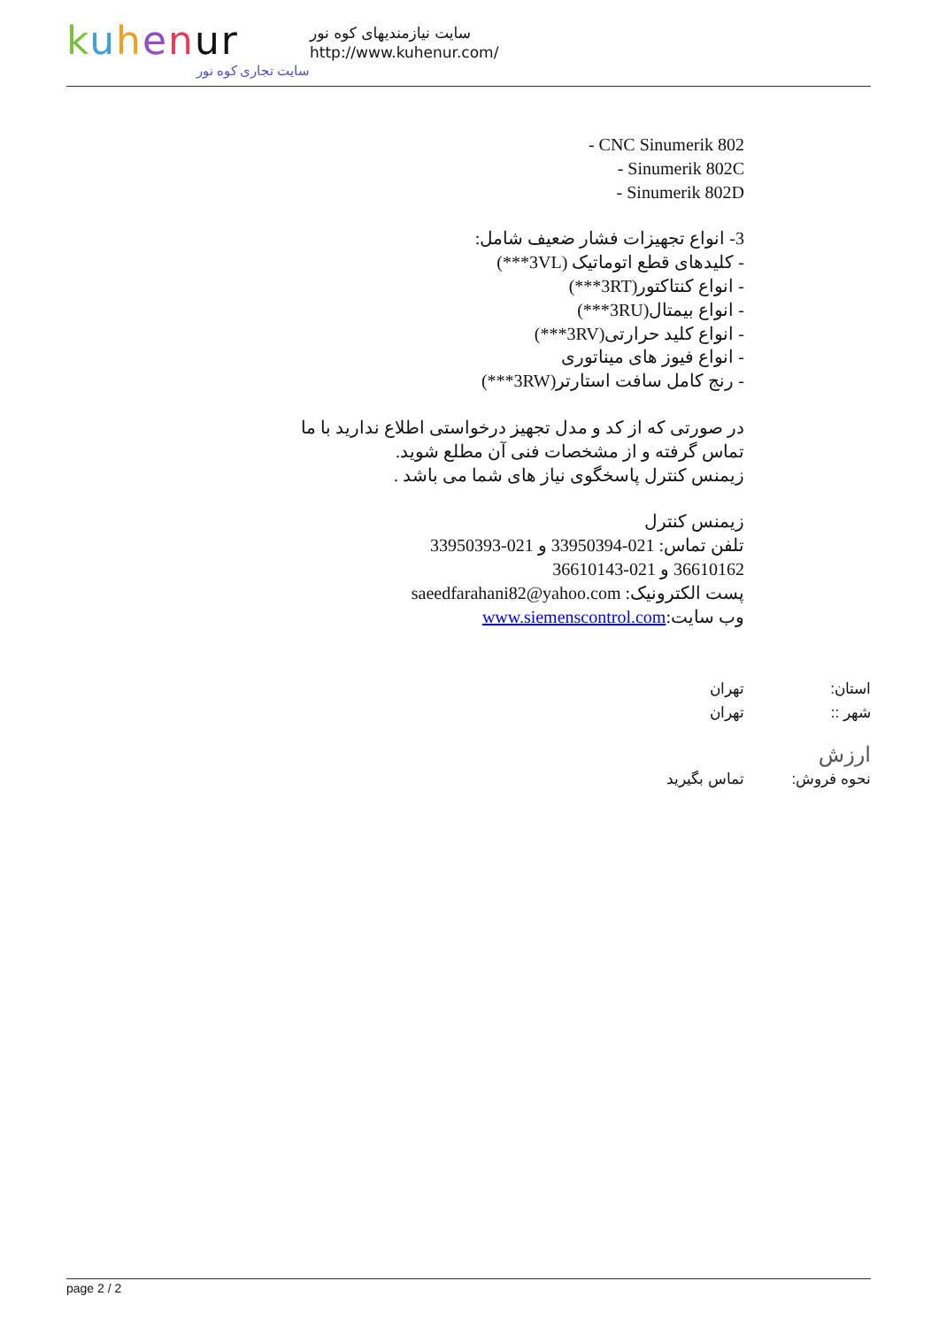kuhenur
سایت تجاری کوه نور
سایت نیازمندیهای کوه نور
http://www.kuhenur.com/
- CNC Sinumerik 802
- Sinumerik 802C
- Sinumerik 802D
3- انواع تجهیزات فشار ضعیف شامل:
- کلیدهای قطع اتوماتیک (3VL***)
- انواع کنتاکتور(3RT***)
- انواع بیمتال(3RU***)
- انواع کلید حرارتی(3RV***)
- انواع فیوز های میناتوری
- رنج کامل سافت استارتر(3RW***)
در صورتی که از کد و مدل تجهیز درخواستی اطلاع ندارید با ما
تماس گرفته و از مشخصات فنی آن مطلع شوید.
زیمنس کنترل پاسخگوی نیاز های شما می باشد .
زیمنس کنترل
تلفن تماس: 021-33950394 و 021-33950393
36610162 و 021-36610143
پست الکترونیک: saeedfarahani82@yahoo.com
وب سایت:www.siemenscontrol.com
استان: تهران
شهر :: تهران
ارزش
نحوه فروش: تماس بگیرید
page 2 / 2